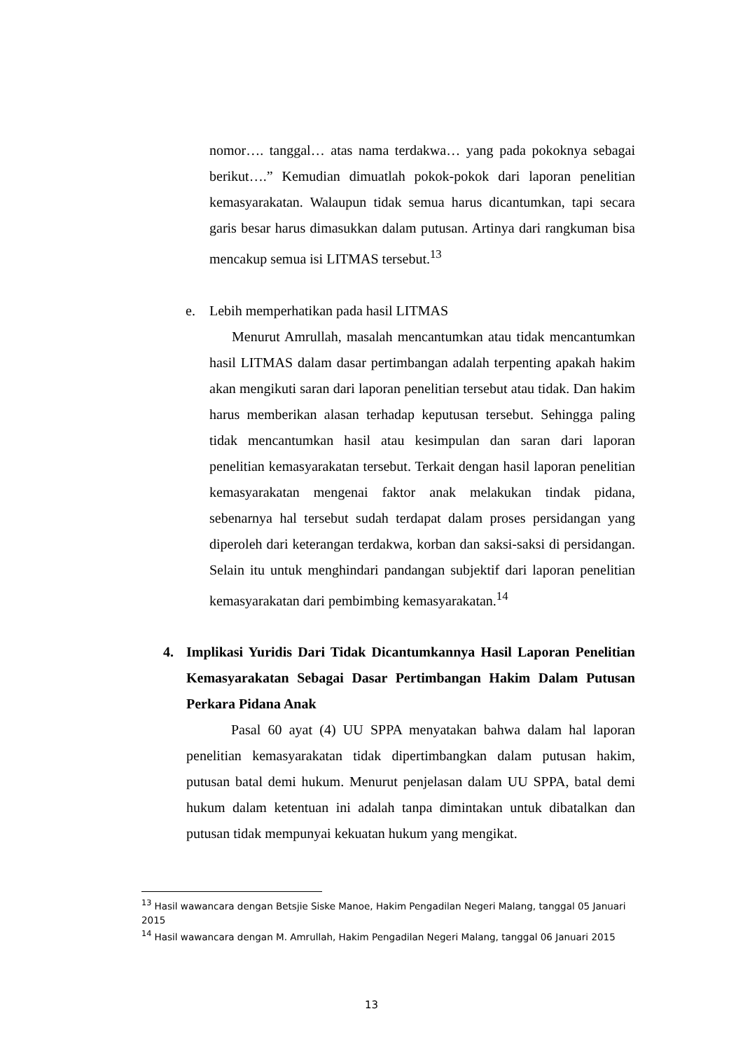nomor…. tanggal… atas nama terdakwa… yang pada pokoknya sebagai berikut….” Kemudian dimuatlah pokok-pokok dari laporan penelitian kemasyarakatan. Walaupun tidak semua harus dicantumkan, tapi secara garis besar harus dimasukkan dalam putusan. Artinya dari rangkuman bisa mencakup semua isi LITMAS tersebut.<sup>13</sup>
e. Lebih memperhatikan pada hasil LITMAS
Menurut Amrullah, masalah mencantumkan atau tidak mencantumkan hasil LITMAS dalam dasar pertimbangan adalah terpenting apakah hakim akan mengikuti saran dari laporan penelitian tersebut atau tidak. Dan hakim harus memberikan alasan terhadap keputusan tersebut. Sehingga paling tidak mencantumkan hasil atau kesimpulan dan saran dari laporan penelitian kemasyarakatan tersebut. Terkait dengan hasil laporan penelitian kemasyarakatan mengenai faktor anak melakukan tindak pidana, sebenarnya hal tersebut sudah terdapat dalam proses persidangan yang diperoleh dari keterangan terdakwa, korban dan saksi-saksi di persidangan. Selain itu untuk menghindari pandangan subjektif dari laporan penelitian kemasyarakatan dari pembimbing kemasyarakatan.<sup>14</sup>
4. Implikasi Yuridis Dari Tidak Dicantumkannya Hasil Laporan Penelitian Kemasyarakatan Sebagai Dasar Pertimbangan Hakim Dalam Putusan Perkara Pidana Anak
Pasal 60 ayat (4) UU SPPA menyatakan bahwa dalam hal laporan penelitian kemasyarakatan tidak dipertimbangkan dalam putusan hakim, putusan batal demi hukum. Menurut penjelasan dalam UU SPPA, batal demi hukum dalam ketentuan ini adalah tanpa dimintakan untuk dibatalkan dan putusan tidak mempunyai kekuatan hukum yang mengikat.
<sup>13</sup> Hasil wawancara dengan Betsjie Siske Manoe, Hakim Pengadilan Negeri Malang, tanggal 05 Januari 2015
<sup>14</sup> Hasil wawancara dengan M. Amrullah, Hakim Pengadilan Negeri Malang, tanggal 06 Januari 2015
13